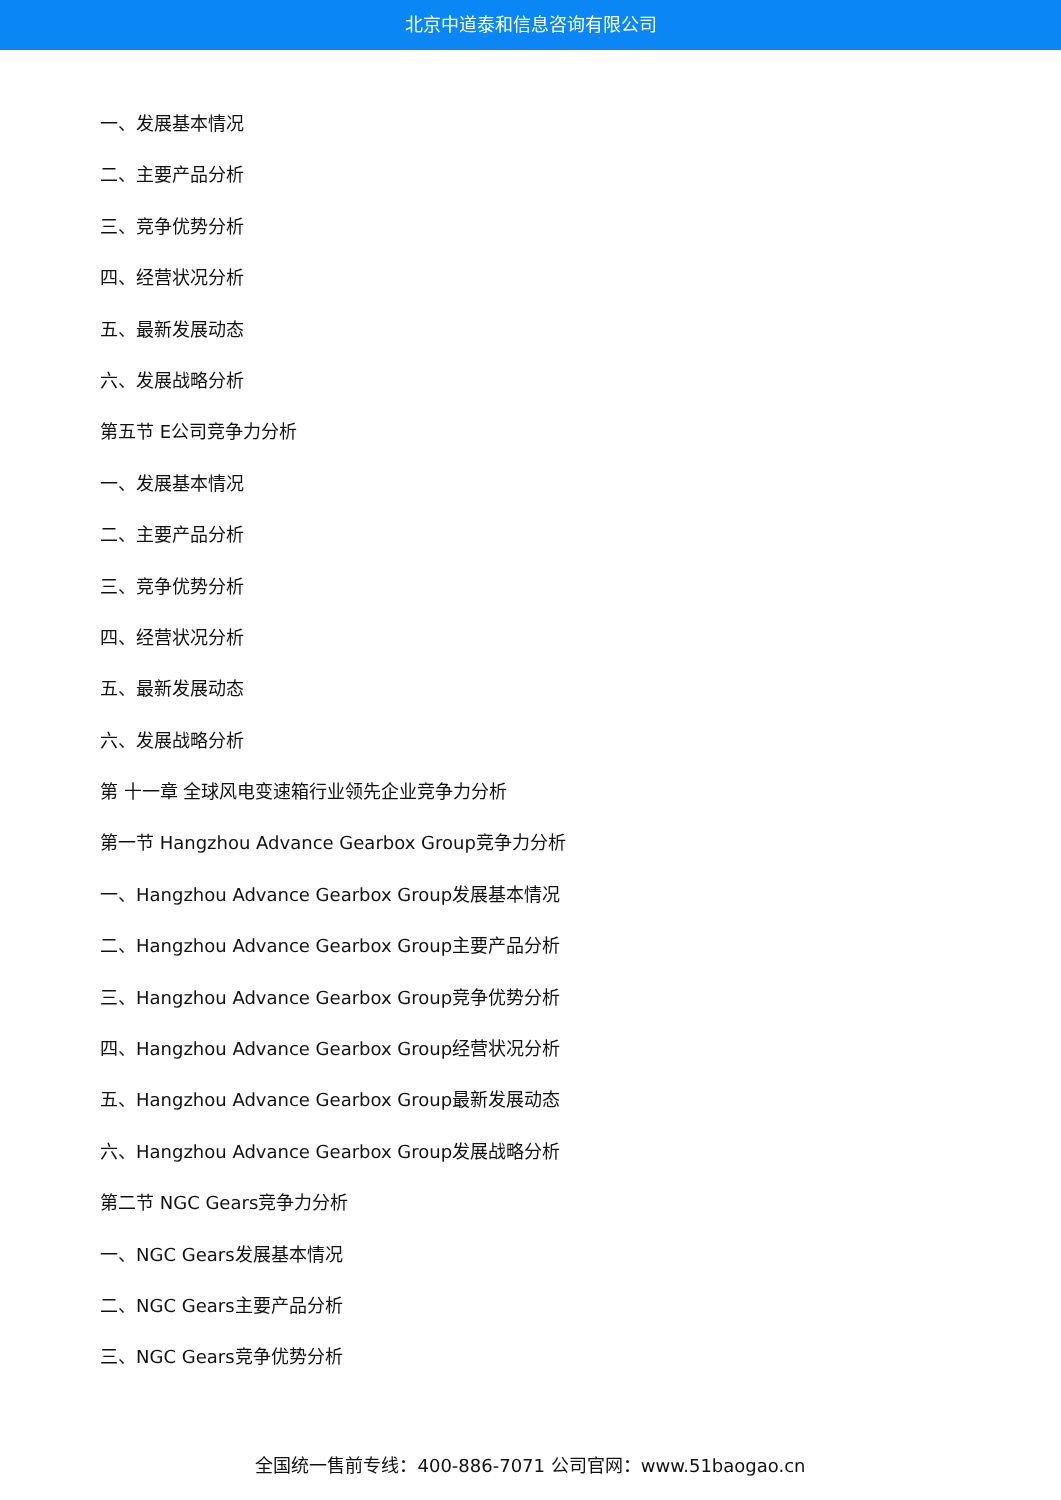北京中道泰和信息咨询有限公司
一、发展基本情况
二、主要产品分析
三、竞争优势分析
四、经营状况分析
五、最新发展动态
六、发展战略分析
第五节 E公司竞争力分析
一、发展基本情况
二、主要产品分析
三、竞争优势分析
四、经营状况分析
五、最新发展动态
六、发展战略分析
第 十一章 全球风电变速箱行业领先企业竞争力分析
第一节 Hangzhou Advance Gearbox Group竞争力分析
一、Hangzhou Advance Gearbox Group发展基本情况
二、Hangzhou Advance Gearbox Group主要产品分析
三、Hangzhou Advance Gearbox Group竞争优势分析
四、Hangzhou Advance Gearbox Group经营状况分析
五、Hangzhou Advance Gearbox Group最新发展动态
六、Hangzhou Advance Gearbox Group发展战略分析
第二节 NGC Gears竞争力分析
一、NGC Gears发展基本情况
二、NGC Gears主要产品分析
三、NGC Gears竞争优势分析
全国统一售前专线：400-886-7071 公司官网：www.51baogao.cn